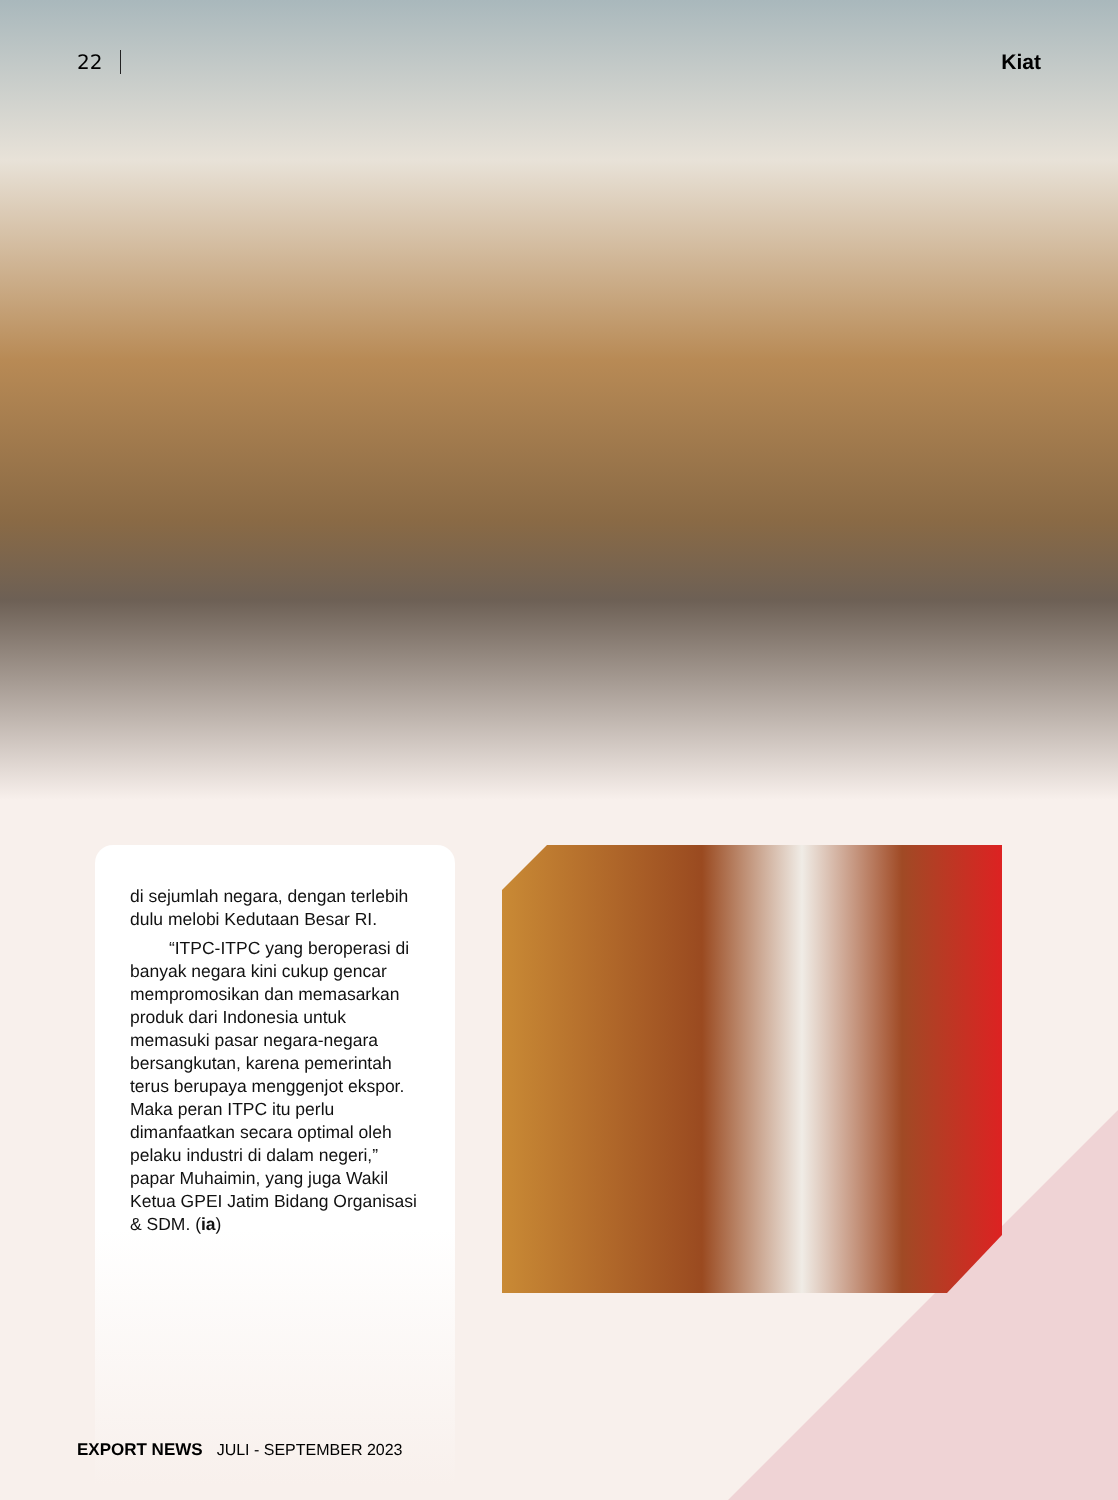22 Kiat
di sejumlah negara, dengan terlebih dulu melobi Kedutaan Besar RI.
“ITPC-ITPC yang beroperasi di banyak negara kini cukup gencar mempromosikan dan memasarkan produk dari Indonesia untuk memasuki pasar negara-negara bersangkutan, karena pemerintah terus berupaya menggenjot ekspor. Maka peran ITPC itu perlu dimanfaatkan secara optimal oleh pelaku industri di dalam negeri,” papar Muhaimin, yang juga Wakil Ketua GPEI Jatim Bidang Organisasi & SDM. (ia)
EXPORT NEWS JULI - SEPTEMBER 2023